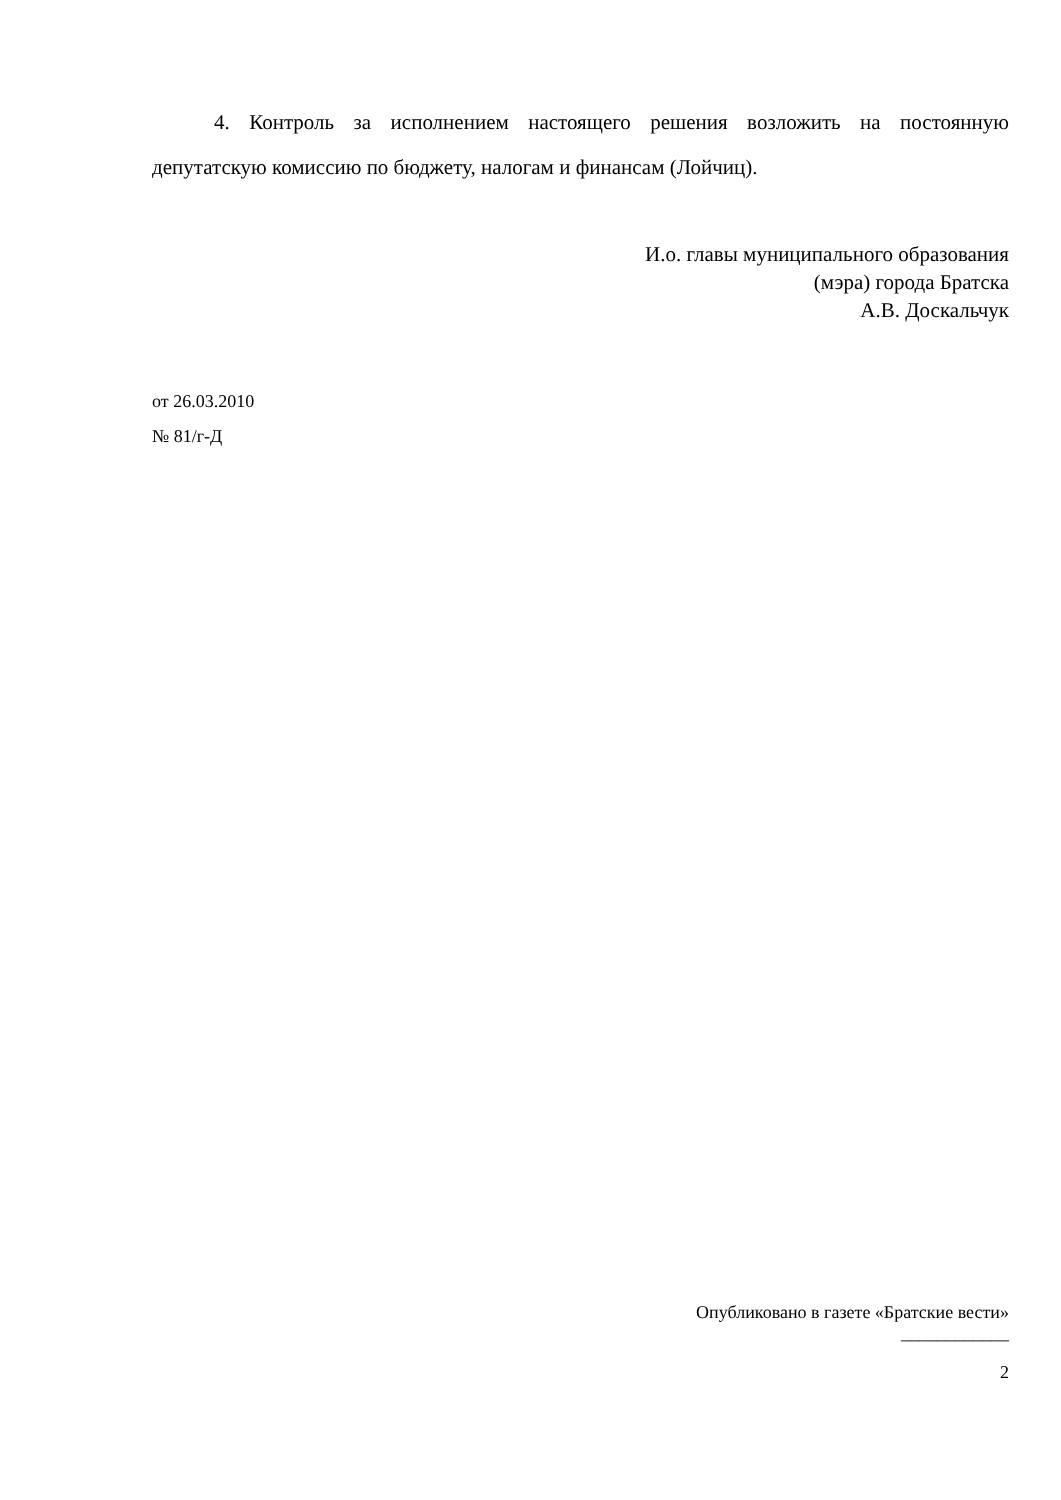4. Контроль за исполнением настоящего решения возложить на постоянную депутатскую комиссию по бюджету, налогам и финансам (Лойчиц).
И.о. главы муниципального образования
(мэра) города Братска
А.В. Доскальчук
от 26.03.2010
№ 81/г-Д
Опубликовано в газете «Братские вести»
____________
2